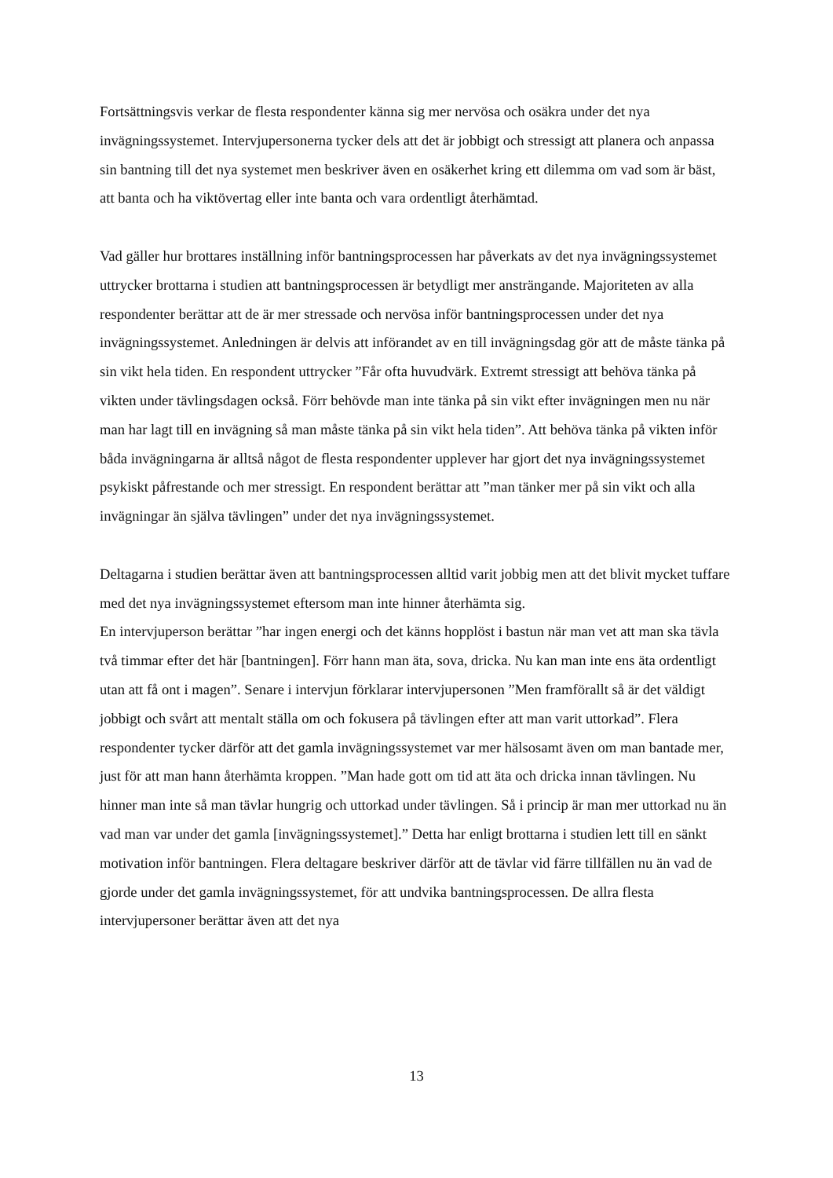Fortsättningsvis verkar de flesta respondenter känna sig mer nervösa och osäkra under det nya invägningssystemet. Intervjupersonerna tycker dels att det är jobbigt och stressigt att planera och anpassa sin bantning till det nya systemet men beskriver även en osäkerhet kring ett dilemma om vad som är bäst, att banta och ha viktövertag eller inte banta och vara ordentligt återhämtad.
Vad gäller hur brottares inställning inför bantningsprocessen har påverkats av det nya invägningssystemet uttrycker brottarna i studien att bantningsprocessen är betydligt mer ansträngande. Majoriteten av alla respondenter berättar att de är mer stressade och nervösa inför bantningsprocessen under det nya invägningssystemet. Anledningen är delvis att införandet av en till invägningsdag gör att de måste tänka på sin vikt hela tiden. En respondent uttrycker ”Får ofta huvudvärk. Extremt stressigt att behöva tänka på vikten under tävlingsdagen också. Förr behövde man inte tänka på sin vikt efter invägningen men nu när man har lagt till en invägning så man måste tänka på sin vikt hela tiden”. Att behöva tänka på vikten inför båda invägningarna är alltså något de flesta respondenter upplever har gjort det nya invägningssystemet psykiskt påfrestande och mer stressigt. En respondent berättar att ”man tänker mer på sin vikt och alla invägningar än själva tävlingen” under det nya invägningssystemet.
Deltagarna i studien berättar även att bantningsprocessen alltid varit jobbig men att det blivit mycket tuffare med det nya invägningssystemet eftersom man inte hinner återhämta sig.
En intervjuperson berättar ”har ingen energi och det känns hopplöst i bastun när man vet att man ska tävla två timmar efter det här [bantningen]. Förr hann man äta, sova, dricka. Nu kan man inte ens äta ordentligt utan att få ont i magen”. Senare i intervjun förklarar intervjupersonen ”Men framförallt så är det väldigt jobbigt och svårt att mentalt ställa om och fokusera på tävlingen efter att man varit uttorkad”. Flera respondenter tycker därför att det gamla invägningssystemet var mer hälsosamt även om man bantade mer, just för att man hann återhämta kroppen. ”Man hade gott om tid att äta och dricka innan tävlingen. Nu hinner man inte så man tävlar hungrig och uttorkad under tävlingen. Så i princip är man mer uttorkad nu än vad man var under det gamla [invägningssystemet].” Detta har enligt brottarna i studien lett till en sänkt motivation inför bantningen. Flera deltagare beskriver därför att de tävlar vid färre tillfällen nu än vad de gjorde under det gamla invägningssystemet, för att undvika bantningsprocessen. De allra flesta intervjupersoner berättar även att det nya
13